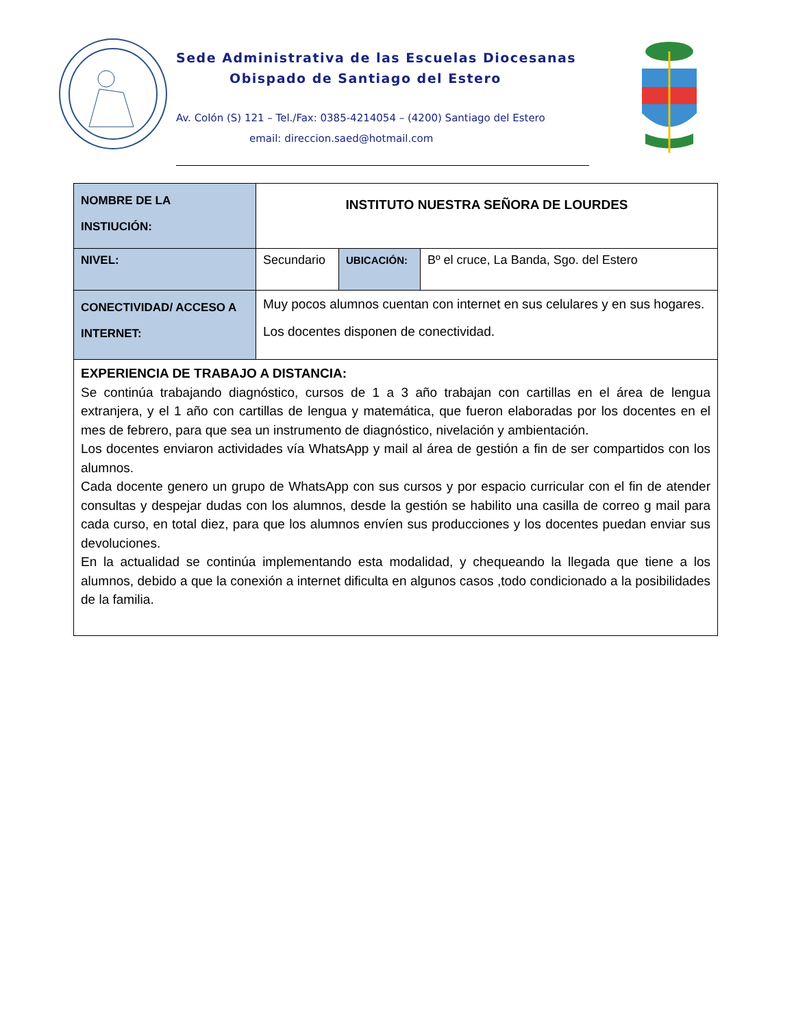Sede Administrativa de las Escuelas Diocesanas
Obispado de Santiago del Estero
Av. Colón (S) 121 – Tel./Fax: 0385-4214054 – (4200) Santiago del Estero
email: direccion.saed@hotmail.com
| NOMBRE DE LA INSTIUCIÓN: | INSTITUTO NUESTRA SEÑORA DE LOURDES | | |
| NIVEL: | Secundario | UBICACIÓN: | Bº el cruce, La Banda, Sgo. del Estero |
| CONECTIVIDAD/ ACCESO A INTERNET: | Muy pocos alumnos cuentan con internet en sus celulares y en sus hogares. Los docentes disponen de conectividad. | | |
| EXPERIENCIA DE TRABAJO A DISTANCIA: Se continúa trabajando diagnóstico, cursos de 1 a 3 año trabajan con cartillas en el área de lengua extranjera, y el 1 año con cartillas de lengua y matemática, que fueron elaboradas por los docentes en el mes de febrero, para que sea un instrumento de diagnóstico, nivelación y ambientación. Los docentes enviaron actividades vía WhatsApp y mail al área de gestión a fin de ser compartidos con los alumnos. Cada docente genero un grupo de WhatsApp con sus cursos y por espacio curricular con el fin de atender consultas y despejar dudas con los alumnos, desde la gestión se habilito una casilla de correo g mail para cada curso, en total diez, para que los alumnos envíen sus producciones y los docentes puedan enviar sus devoluciones. En la actualidad se continúa implementando esta modalidad, y chequeando la llegada que tiene a los alumnos, debido a que la conexión a internet dificulta en algunos casos ,todo condicionado a la posibilidades de la familia. | | | |